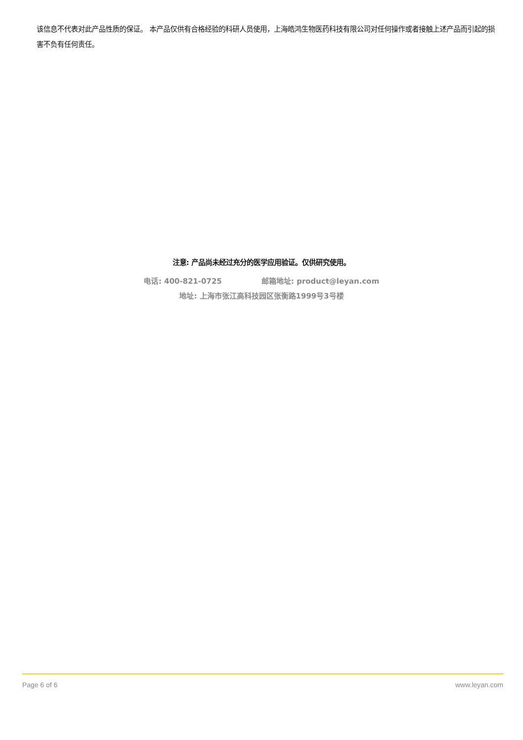该信息不代表对此产品性质的保证。 本产品仅供有合格经验的科研人员使用，上海皓鸿生物医药科技有限公司对任何操作或者接触上述产品而引起的损害不负有任何责任。
注意: 产品尚未经过充分的医学应用验证。仅供研究使用。
电话: 400-821-0725 邮箱地址: product@leyan.com
地址: 上海市张江高科技园区张衡路1999号3号楼
Page 6 of 6 www.leyan.com